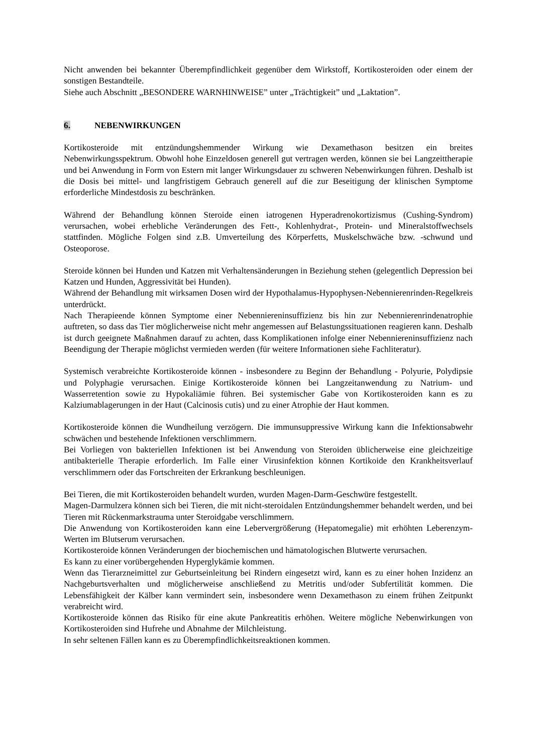Nicht anwenden bei bekannter Überempfindlichkeit gegenüber dem Wirkstoff, Kortikosteroiden oder einem der sonstigen Bestandteile.
Siehe auch Abschnitt „BESONDERE WARNHINWEISE” unter „Trächtigkeit” und „Laktation”.
6. NEBENWIRKUNGEN
Kortikosteroide mit entzündungshemmender Wirkung wie Dexamethason besitzen ein breites Nebenwirkungsspektrum. Obwohl hohe Einzeldosen generell gut vertragen werden, können sie bei Langzeittherapie und bei Anwendung in Form von Estern mit langer Wirkungsdauer zu schweren Nebenwirkungen führen. Deshalb ist die Dosis bei mittel- und langfristigem Gebrauch generell auf die zur Beseitigung der klinischen Symptome erforderliche Mindestdosis zu beschränken.
Während der Behandlung können Steroide einen iatrogenen Hyperadrenokortizismus (Cushing-Syndrom) verursachen, wobei erhebliche Veränderungen des Fett-, Kohlenhydrat-, Protein- und Mineralstoffwechsels stattfinden. Mögliche Folgen sind z.B. Umverteilung des Körperfetts, Muskelschwäche bzw. -schwund und Osteoporose.
Steroide können bei Hunden und Katzen mit Verhaltensänderungen in Beziehung stehen (gelegentlich Depression bei Katzen und Hunden, Aggressivität bei Hunden).
Während der Behandlung mit wirksamen Dosen wird der Hypothalamus-Hypophysen-Nebennierenrinden-Regelkreis unterdrückt.
Nach Therapieende können Symptome einer Nebenniereninsuffizienz bis hin zur Nebennierenrindenatrophie auftreten, so dass das Tier möglicherweise nicht mehr angemessen auf Belastungssituationen reagieren kann. Deshalb ist durch geeignete Maßnahmen darauf zu achten, dass Komplikationen infolge einer Nebenniereninsuffizienz nach Beendigung der Therapie möglichst vermieden werden (für weitere Informationen siehe Fachliteratur).
Systemisch verabreichte Kortikosteroide können - insbesondere zu Beginn der Behandlung - Polyurie, Polydipsie und Polyphagie verursachen. Einige Kortikosteroide können bei Langzeitanwendung zu Natrium- und Wasserretention sowie zu Hypokaliämie führen. Bei systemischer Gabe von Kortikosteroiden kann es zu Kalziumablagerungen in der Haut (Calcinosis cutis) und zu einer Atrophie der Haut kommen.
Kortikosteroide können die Wundheilung verzögern. Die immunsuppressive Wirkung kann die Infektionsabwehr schwächen und bestehende Infektionen verschlimmern.
Bei Vorliegen von bakteriellen Infektionen ist bei Anwendung von Steroiden üblicherweise eine gleichzeitige antibakterielle Therapie erforderlich. Im Falle einer Virusinfektion können Kortikoide den Krankheitsverlauf verschlimmern oder das Fortschreiten der Erkrankung beschleunigen.
Bei Tieren, die mit Kortikosteroiden behandelt wurden, wurden Magen-Darm-Geschwüre festgestellt.
Magen-Darmulzera können sich bei Tieren, die mit nicht-steroidalen Entzündungshemmer behandelt werden, und bei Tieren mit Rückenmarkstrauma unter Steroidgabe verschlimmern.
Die Anwendung von Kortikosteroiden kann eine Lebervergrößerung (Hepatomegalie) mit erhöhten Leberenzym-Werten im Blutserum verursachen.
Kortikosteroide können Veränderungen der biochemischen und hämatologischen Blutwerte verursachen.
Es kann zu einer vorübergehenden Hyperglykämie kommen.
Wenn das Tierarzneimittel zur Geburtseinleitung bei Rindern eingesetzt wird, kann es zu einer hohen Inzidenz an Nachgeburtsverhalten und möglicherweise anschließend zu Metritis und/oder Subfertilität kommen. Die Lebensfähigkeit der Kälber kann vermindert sein, insbesondere wenn Dexamethason zu einem frühen Zeitpunkt verabreicht wird.
Kortikosteroide können das Risiko für eine akute Pankreatitis erhöhen. Weitere mögliche Nebenwirkungen von Kortikosteroiden sind Hufrehe und Abnahme der Milchleistung.
In sehr seltenen Fällen kann es zu Überempfindlichkeitsreaktionen kommen.